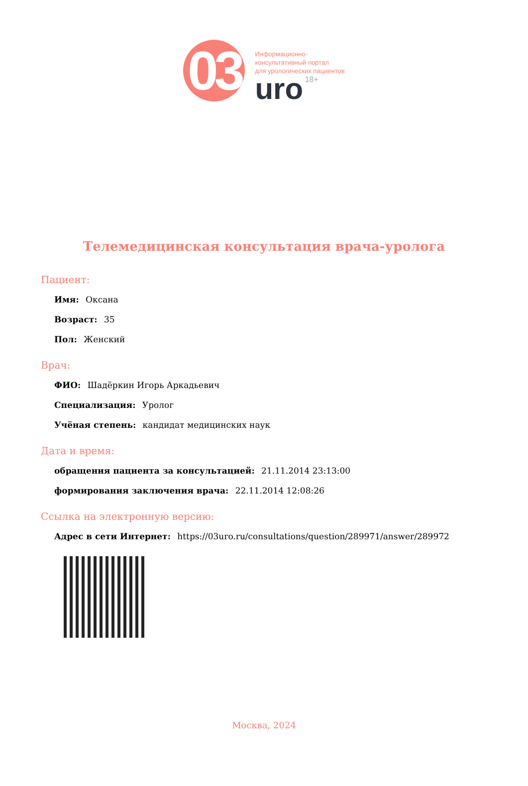03
Информационно-
консультативный портал
для урологических пациентов
uro 18+
Телемедицинская консультация врача-уролога
Пациент:
Имя: Оксана
Возраст: 35
Пол: Женский
Врач:
ФИО: Шадёркин Игорь Аркадьевич
Специализация: Уролог
Учёная степень: кандидат медицинских наук
Дата и время:
обращения пациента за консультацией: 21.11.2014 23:13:00
формирования заключения врача: 22.11.2014 12:08:26
Ссылка на электронную версию:
Адрес в сети Интернет: https://03uro.ru/consultations/question/289971/answer/289972
Москва, 2024